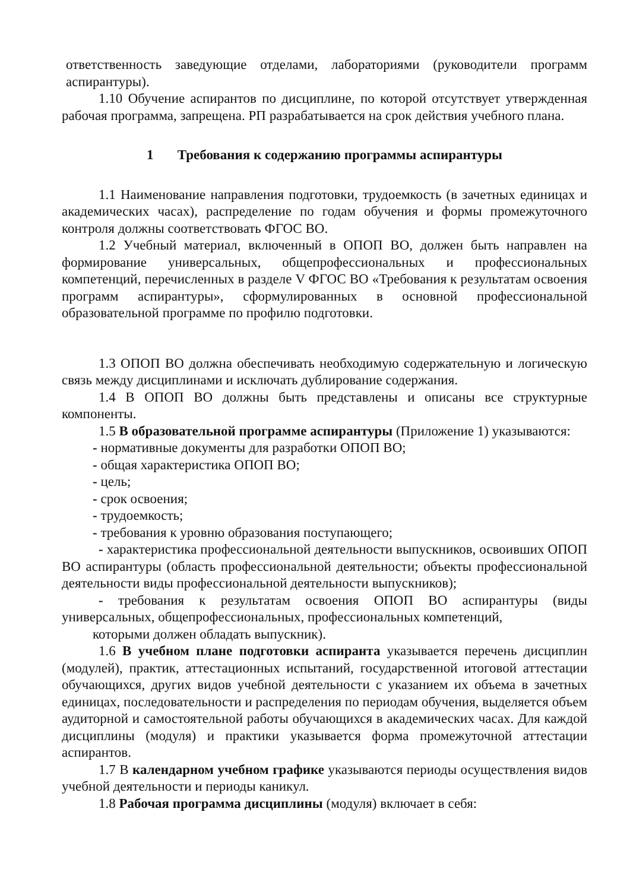ответственность заведующие отделами, лабораториями (руководители программ аспирантуры).
1.10 Обучение аспирантов по дисциплине, по которой отсутствует утвержденная рабочая программа, запрещена. РП разрабатывается на срок действия учебного плана.
1 Требования к содержанию программы аспирантуры
1.1 Наименование направления подготовки, трудоемкость (в зачетных единицах и академических часах), распределение по годам обучения и формы промежуточного контроля должны соответствовать ФГОС ВО.
1.2 Учебный материал, включенный в ОПОП ВО, должен быть направлен на формирование универсальных, общепрофессиональных и профессиональных компетенций, перечисленных в разделе V ФГОС ВО «Требования к результатам освоения программ аспирантуры», сформулированных в основной профессиональной образовательной программе по профилю подготовки.
1.3 ОПОП ВО должна обеспечивать необходимую содержательную и логическую связь между дисциплинами и исключать дублирование содержания.
1.4 В ОПОП ВО должны быть представлены и описаны все структурные компоненты.
1.5 В образовательной программе аспирантуры (Приложение 1) указываются:
- нормативные документы для разработки ОПОП ВО;
- общая характеристика ОПОП ВО;
- цель;
- срок освоения;
- трудоемкость;
- требования к уровню образования поступающего;
- характеристика профессиональной деятельности выпускников, освоивших ОПОП ВО аспирантуры (область профессиональной деятельности; объекты профессиональной деятельности виды профессиональной деятельности выпускников);
- требования к результатам освоения ОПОП ВО аспирантуры (виды универсальных, общепрофессиональных, профессиональных компетенций,
которыми должен обладать выпускник).
1.6 В учебном плане подготовки аспиранта указывается перечень дисциплин (модулей), практик, аттестационных испытаний, государственной итоговой аттестации обучающихся, других видов учебной деятельности с указанием их объема в зачетных единицах, последовательности и распределения по периодам обучения, выделяется объем аудиторной и самостоятельной работы обучающихся в академических часах. Для каждой дисциплины (модуля) и практики указывается форма промежуточной аттестации аспирантов.
1.7 В календарном учебном графике указываются периоды осуществления видов учебной деятельности и периоды каникул.
1.8 Рабочая программа дисциплины (модуля) включает в себя: